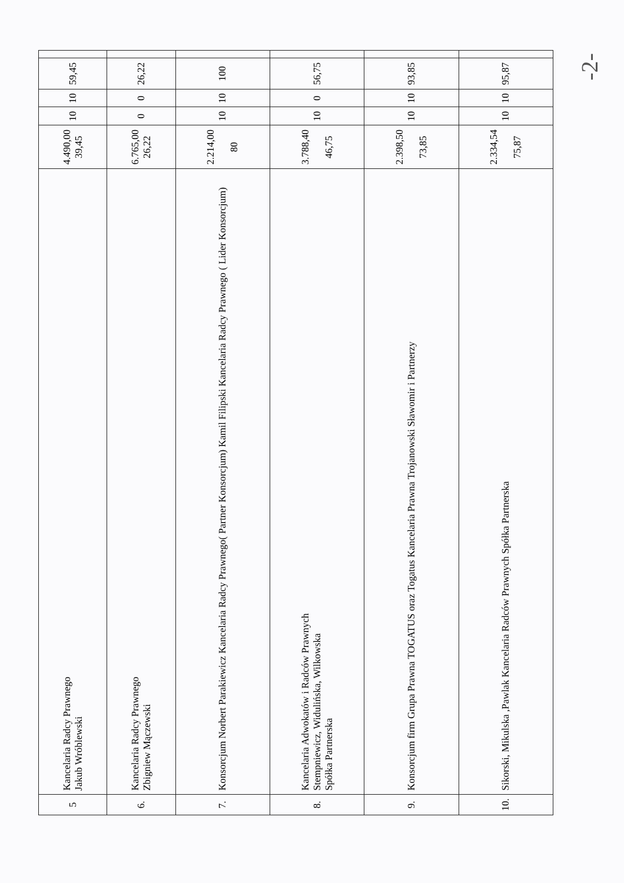| 5 | Kancelaria Radcy Prawnego Jakub Wróblewski | 4.490,00 39,45 | 10 | 10 | 59,45 | |
| 6. | Kancelaria Radcy Prawnego Zbigniew Mączewski | 6.765,00 26,22 | 0 | 0 | 26,22 | |
| 7. | Konsorcjum Norbert Parakiewicz Kancelaria Radcy Prawnego( Partner Konsorcjum) Kamil Filipski Kancelaria Radcy Prawnego ( Lider Konsorcjum) | 2.214,00 80 | 10 | 10 | 100 | |
| 8. | Kancelaria Adwokatów i Radców Prawnych Stempniewicz, Widulińska, Wilkowska Spółka Partnerska | 3.788,40 46,75 | 10 | 0 | 56,75 | |
| 9. | Konsorcjum firm Grupa Prawna TOGATUS oraz Togatus Kancelaria Prawna Trojanowski Sławomir i Partnerzy | 2.398,50 73,85 | 10 | 10 | 93,85 | |
| 10. | Sikorski, Mikulska ,Pawlak Kancelaria Radców Prawnych Spółka Partnerska | 2.334,54 75,87 | 10 | 10 | 95,87 | |
-2-